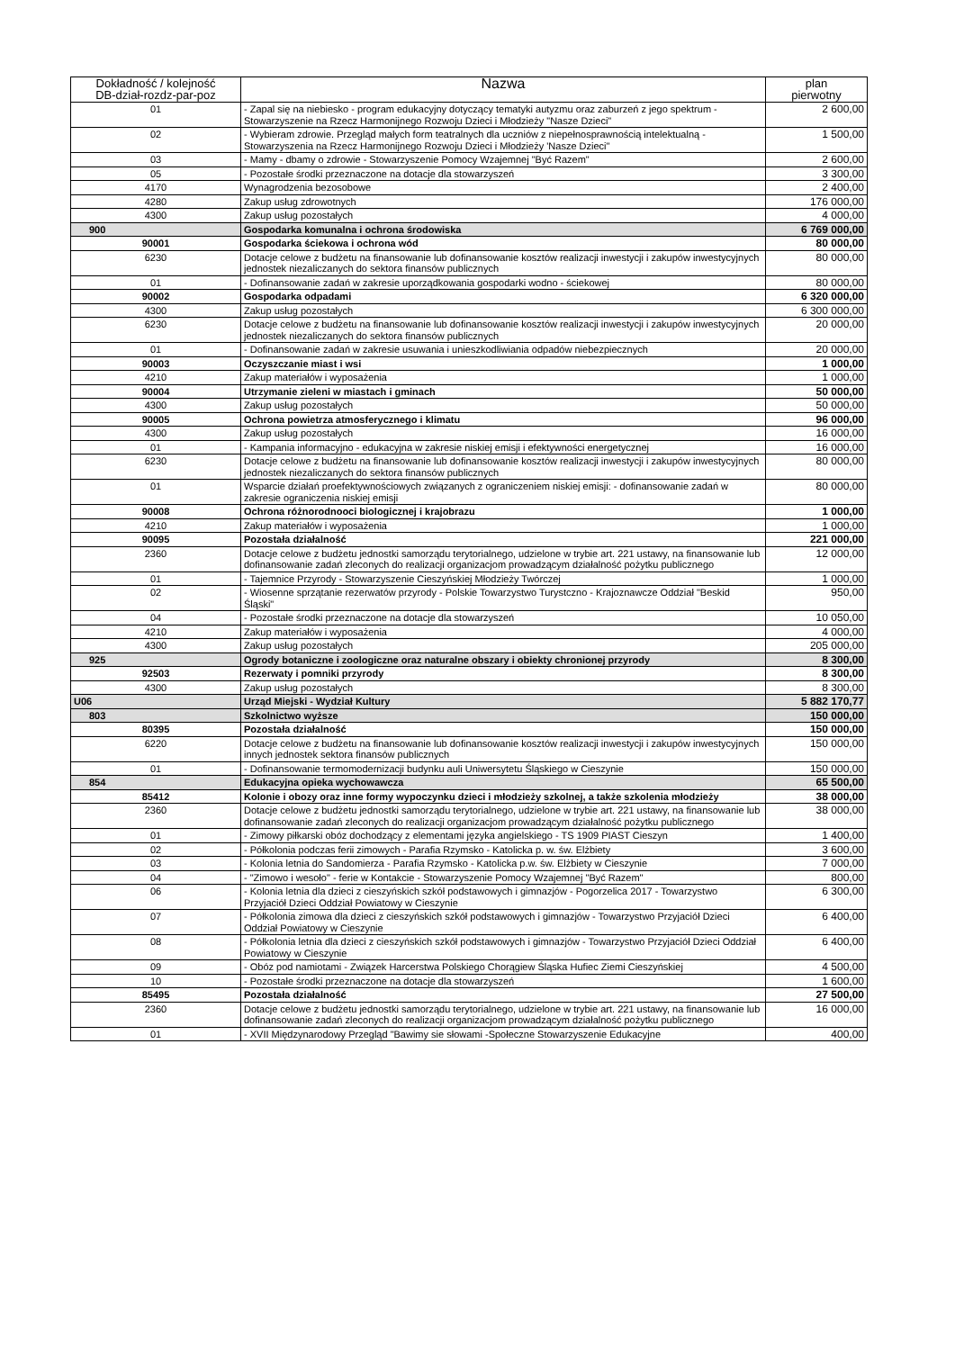| Dokładność / kolejność DB-dział-rozdz-par-poz | Nazwa | plan pierwotny |
| --- | --- | --- |
| 01 | - Zapal się na niebiesko - program edukacyjny dotyczący tematyki autyzmu oraz zaburzeń z jego spektrum - Stowarzyszenie na Rzecz Harmonijnego Rozwoju Dzieci i Młodzieży "Nasze Dzieci" | 2 600,00 |
| 02 | - Wybieram zdrowie. Przegląd małych form teatralnych dla uczniów z niepełnosprawnością intelektualną - Stowarzyszenia na Rzecz Harmonijnego Rozwoju Dzieci i Młodzieży 'Nasze Dzieci" | 1 500,00 |
| 03 | - Mamy - dbamy o zdrowie - Stowarzyszenie Pomocy Wzajemnej "Być Razem" | 2 600,00 |
| 05 | - Pozostałe środki przeznaczone na dotacje dla stowarzyszeń | 3 300,00 |
| 4170 | Wynagrodzenia bezosobowe | 2 400,00 |
| 4280 | Zakup usług zdrowotnych | 176 000,00 |
| 4300 | Zakup usług pozostałych | 4 000,00 |
| 900 | Gospodarka komunalna i ochrona środowiska | 6 769 000,00 |
| 90001 | Gospodarka ściekowa i ochrona wód | 80 000,00 |
| 6230 | Dotacje celowe z budżetu na finansowanie lub dofinansowanie kosztów realizacji inwestycji i zakupów inwestycyjnych jednostek niezaliczanych do sektora finansów publicznych | 80 000,00 |
| 01 | - Dofinansowanie zadań w zakresie uporządkowania gospodarki wodno - ściekowej | 80 000,00 |
| 90002 | Gospodarka odpadami | 6 320 000,00 |
| 4300 | Zakup usług pozostałych | 6 300 000,00 |
| 6230 | Dotacje celowe z budżetu na finansowanie lub dofinansowanie kosztów realizacji inwestycji i zakupów inwestycyjnych jednostek niezaliczanych do sektora finansów publicznych | 20 000,00 |
| 01 | - Dofinansowanie zadań w zakresie usuwania i unieszkodliwiania odpadów niebezpiecznych | 20 000,00 |
| 90003 | Oczyszczanie miast i wsi | 1 000,00 |
| 4210 | Zakup materiałów i wyposażenia | 1 000,00 |
| 90004 | Utrzymanie zieleni w miastach i gminach | 50 000,00 |
| 4300 | Zakup usług pozostałych | 50 000,00 |
| 90005 | Ochrona powietrza atmosferycznego i klimatu | 96 000,00 |
| 4300 | Zakup usług pozostałych | 16 000,00 |
| 01 | - Kampania informacyjno - edukacyjna w zakresie niskiej emisji i efektywności energetycznej | 16 000,00 |
| 6230 | Dotacje celowe z budżetu na finansowanie lub dofinansowanie kosztów realizacji inwestycji i zakupów inwestycyjnych jednostek niezaliczanych do sektora finansów publicznych | 80 000,00 |
| 01 | Wsparcie działań proefektywnościowych związanych z ograniczeniem niskiej emisji: - dofinansowanie zadań w zakresie ograniczenia niskiej emisji | 80 000,00 |
| 90008 | Ochrona różnorodnooci biologicznej i krajobrazu | 1 000,00 |
| 4210 | Zakup materiałów i wyposażenia | 1 000,00 |
| 90095 | Pozostała działalność | 221 000,00 |
| 2360 | Dotacje celowe z budżetu jednostki samorządu terytorialnego, udzielone w trybie art. 221 ustawy, na finansowanie lub dofinansowanie zadań zleconych do realizacji organizacjom prowadzącym działalność pożytku publicznego | 12 000,00 |
| 01 | - Tajemnice Przyrody - Stowarzyszenie Cieszyńskiej Młodzieży Twórczej | 1 000,00 |
| 02 | - Wiosenne sprzątanie rezerwatów przyrody - Polskie Towarzystwo Turystczno - Krajoznawcze Oddział "Beskid Śląski" | 950,00 |
| 04 | - Pozostałe środki przeznaczone na dotacje dla stowarzyszeń | 10 050,00 |
| 4210 | Zakup materiałów i wyposażenia | 4 000,00 |
| 4300 | Zakup usług pozostałych | 205 000,00 |
| 925 | Ogrody botaniczne i zoologiczne oraz naturalne obszary i obiekty chronionej przyrody | 8 300,00 |
| 92503 | Rezerwaty i pomniki przyrody | 8 300,00 |
| 4300 | Zakup usług pozostałych | 8 300,00 |
| U06 | Urząd Miejski - Wydział Kultury | 5 882 170,77 |
| 803 | Szkolnictwo wyższe | 150 000,00 |
| 80395 | Pozostała działalność | 150 000,00 |
| 6220 | Dotacje celowe z budżetu na finansowanie lub dofinansowanie kosztów realizacji inwestycji i zakupów inwestycyjnych innych jednostek sektora finansów publicznych | 150 000,00 |
| 01 | - Dofinansowanie termomodernizacji budynku auli Uniwersytetu Śląskiego w Cieszynie | 150 000,00 |
| 854 | Edukacyjna opieka wychowawcza | 65 500,00 |
| 85412 | Kolonie i obozy oraz inne formy wypoczynku dzieci i młodzieży szkolnej, a także szkolenia młodzieży | 38 000,00 |
| 2360 | Dotacje celowe z budżetu jednostki samorządu terytorialnego, udzielone w trybie art. 221 ustawy, na finansowanie lub dofinansowanie zadań zleconych do realizacji organizacjom prowadzącym działalność pożytku publicznego | 38 000,00 |
| 01 | - Zimowy piłkarski obóz dochodzący z elementami języka angielskiego - TS 1909 PIAST Cieszyn | 1 400,00 |
| 02 | - Półkolonia podczas ferii zimowych - Parafia Rzymsko - Katolicka p. w. św. Elżbiety | 3 600,00 |
| 03 | - Kolonia letnia do Sandomierza - Parafia Rzymsko - Katolicka p.w. św. Elżbiety w Cieszynie | 7 000,00 |
| 04 | - "Zimowo i wesoło" - ferie w Kontakcie - Stowarzyszenie Pomocy Wzajemnej "Być Razem" | 800,00 |
| 06 | - Kolonia letnia dla dzieci z cieszyńskich szkół podstawowych i gimnazjów - Pogorzelica 2017 - Towarzystwo Przyjaciół Dzieci Oddział Powiatowy w Cieszynie | 6 300,00 |
| 07 | - Półkolonia zimowa dla dzieci z cieszyńskich szkół podstawowych i gimnazjów - Towarzystwo Przyjaciół Dzieci Oddział Powiatowy w Cieszynie | 6 400,00 |
| 08 | - Półkolonia letnia dla dzieci z cieszyńskich szkół podstawowych i gimnazjów - Towarzystwo Przyjaciół Dzieci Oddział Powiatowy w Cieszynie | 6 400,00 |
| 09 | - Obóz pod namiotami - Związek Harcerstwa Polskiego Chorągiew Śląska Hufiec Ziemi Cieszyńskiej | 4 500,00 |
| 10 | - Pozostałe środki przeznaczone na dotacje dla stowarzyszeń | 1 600,00 |
| 85495 | Pozostała działalność | 27 500,00 |
| 2360 | Dotacje celowe z budżetu jednostki samorządu terytorialnego, udzielone w trybie art. 221 ustawy, na finansowanie lub dofinansowanie zadań zleconych do realizacji organizacjom prowadzącym działalność pożytku publicznego | 16 000,00 |
| 01 | - XVII Międzynarodowy Przegląd "Bawimy sie słowami -Społeczne Stowarzyszenie Edukacyjne | 400,00 |